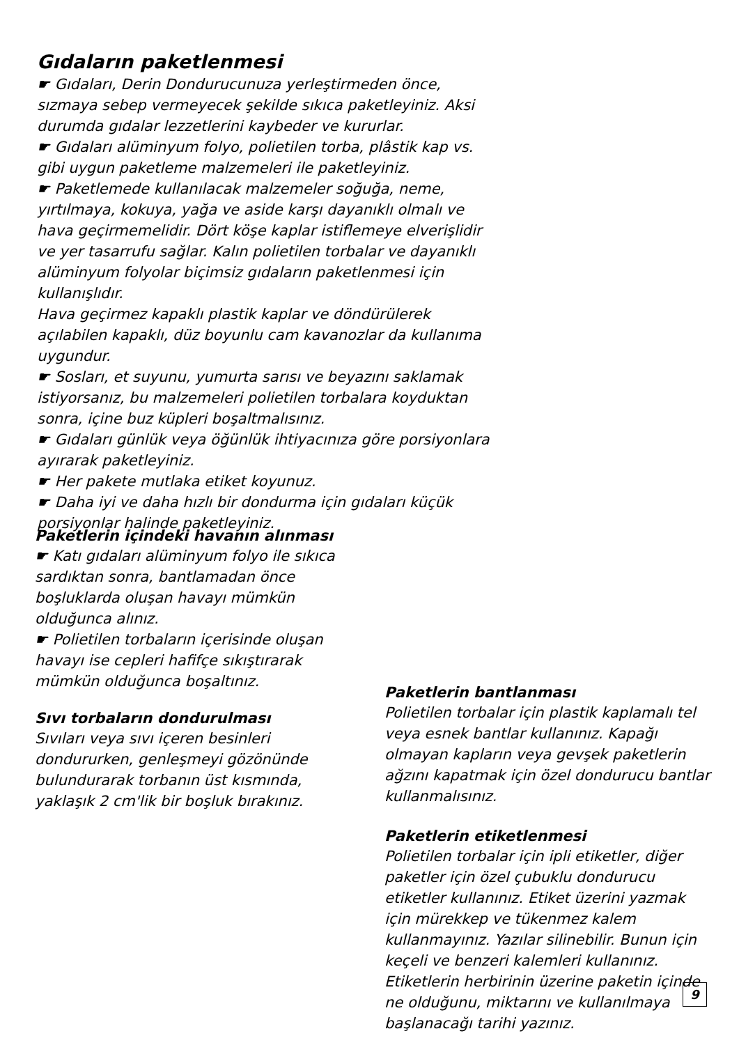Gıdaların paketlenmesi
☛ Gıdaları, Derin Dondurucunuza yerleştirmeden önce, sızmaya sebep vermeyecek şekilde sıkıca paketleyiniz. Aksi durumda gıdalar lezzetlerini kaybeder ve kururlar.
☛ Gıdaları alüminyum folyo, polietilen torba, plâstik kap vs. gibi uygun paketleme malzemeleri ile paketleyiniz.
☛ Paketlemede kullanılacak malzemeler soğuğa, neme, yırtılmaya, kokuya, yağa ve aside karşı dayanıklı olmalı ve hava geçirmemelidir. Dört köşe kaplar istiflemeye elverişlidir ve yer tasarrufu sağlar. Kalın polietilen torbalar ve dayanıklı alüminyum folyolar biçimsiz gıdaların paketlenmesi için kullanışlıdır.
Hava geçirmez kapaklı plastik kaplar ve döndürülerek açılabilen kapaklı, düz boyunlu cam kavanozlar da kullanıma uygundur.
☛ Sosları, et suyunu, yumurta sarısı ve beyazını saklamak istiyorsanız, bu malzemeleri polietilen torbalara koyduktan sonra, içine buz küpleri boşaltmalısınız.
☛ Gıdaları günlük veya öğünlük ihtiyacınıza göre porsiyonlara ayırarak paketleyiniz.
☛ Her pakete mutlaka etiket koyunuz.
☛ Daha iyi ve daha hızlı bir dondurma için gıdaları küçük porsiyonlar halinde paketleyiniz.
Paketlerin içindeki havanın alınması
☛ Katı gıdaları alüminyum folyo ile sıkıca sardıktan sonra, bantlamadan önce boşluklarda oluşan havayı mümkün olduğunca alınız.
☛ Polietilen torbaların içerisinde oluşan havayı ise cepleri hafifçe sıkıştırarak mümkün olduğunca boşaltınız.
Sıvı torbaların dondurulması
Sıvıları veya sıvı içeren besinleri dondururken, genleşmeyi gözönünde bulundurarak torbanın üst kısmında, yaklaşık 2 cm'lik bir boşluk bırakınız.
Paketlerin bantlanması
Polietilen torbalar için plastik kaplamalı tel veya esnek bantlar kullanınız. Kapağı olmayan kapların veya gevşek paketlerin ağzını kapatmak için özel dondurucu bantlar kullanmalısınız.
Paketlerin etiketlenmesi
Polietilen torbalar için ipli etiketler, diğer paketler için özel çubuklu dondurucu etiketler kullanınız. Etiket üzerini yazmak için mürekkep ve tükenmez kalem kullanmayınız. Yazılar silinebilir. Bunun için keçeli ve benzeri kalemleri kullanınız. Etiketlerin herbirinin üzerine paketin içinde ne olduğunu, miktarını ve kullanılmaya başlanacağı tarihi yazınız.
9